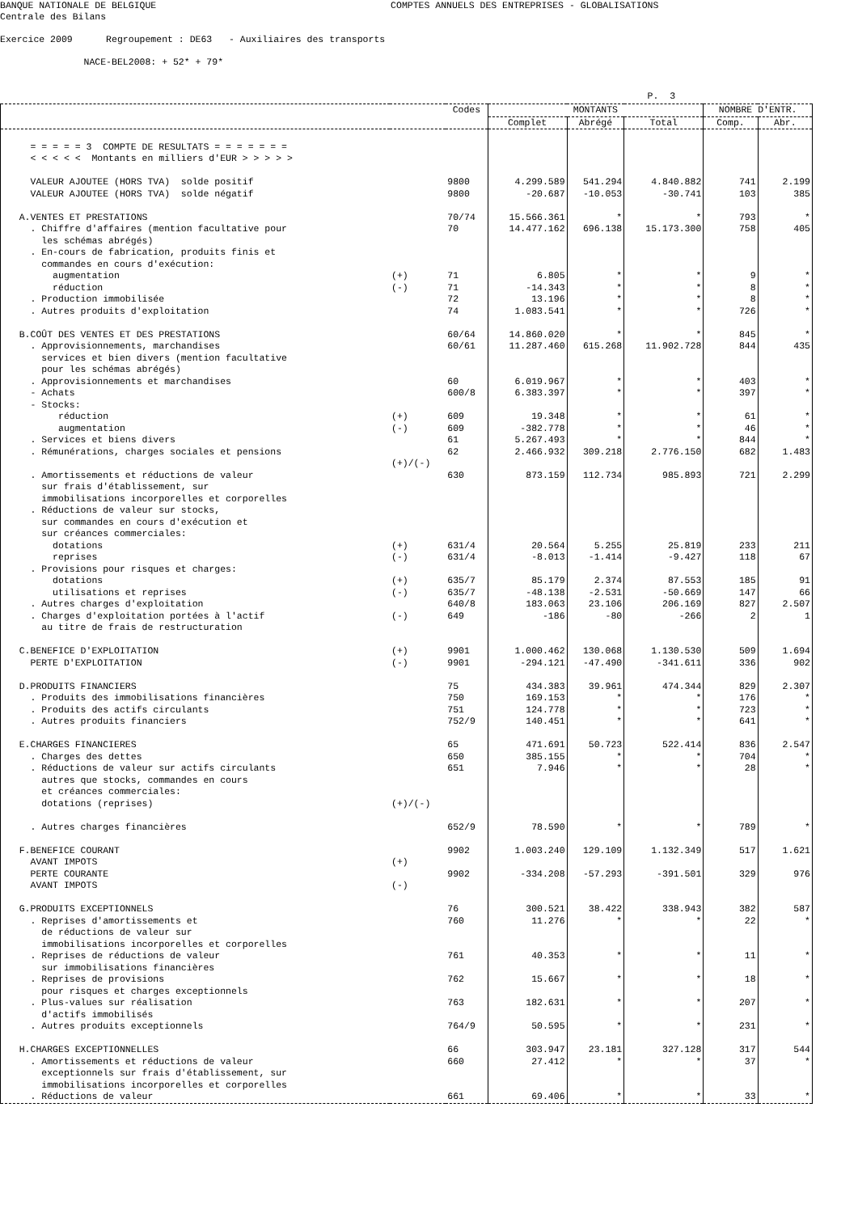BANQUE NATIONALE DE BELGIQUE COMPTES ANNUELS DES ENTREPRISES - GLOBALISATIONS Centrale des Bilans Exercice 2009 Regroupement : DE63 - Auxiliaires des transports NACE-BEL2008: + 52* + 79* P. 3
| | | Codes | MONTANTS | | | NOMBRE D'ENTR. | |
| --- | --- | --- | --- | --- | --- | --- | --- |
| | | | Complet | Abrégé | Total | Comp. | Abr. |
| = = = = = 3 COMPTE DE RESULTATS = = = = = = = < < < < < Montants en milliers d'EUR > > > > > | | | | | | | |
| VALEUR AJOUTEE (HORS TVA) solde positif | | 9800 | 4.299.589 | 541.294 | 4.840.882 | 741 | 2.199 |
| VALEUR AJOUTEE (HORS TVA) solde négatif | | 9800 | -20.687 | -10.053 | -30.741 | 103 | 385 |
| A.VENTES ET PRESTATIONS | | 70/74 | 15.566.361 | * | * | 793 | * |
| . Chiffre d'affaires (mention facultative pour les schémas abrégés) | | 70 | 14.477.162 | 696.138 | 15.173.300 | 758 | 405 |
| . En-cours de fabrication, produits finis et commandes en cours d'exécution: | | | | | | | |
| augmentation | (+) | 71 | 6.805 | * | * | 9 | * |
| réduction | (-) | 71 | -14.343 | * | * | 8 | * |
| . Production immobilisée | | 72 | 13.196 | * | * | 8 | * |
| . Autres produits d'exploitation | | 74 | 1.083.541 | * | * | 726 | * |
| B.COÛT DES VENTES ET DES PRESTATIONS | | 60/64 | 14.860.020 | * | * | 845 | * |
| . Approvisionnements, marchandises services et bien divers (mention facultative pour les schémas abrégés) | | 60/61 | 11.287.460 | 615.268 | 11.902.728 | 844 | 435 |
| . Approvisionnements et marchandises | | 60 | 6.019.967 | * | * | 403 | * |
| - Achats | | 600/8 | 6.383.397 | * | * | 397 | * |
| - Stocks: | | | | | | | |
| réduction | (+) | 609 | 19.348 | * | * | 61 | * |
| augmentation | (-) | 609 | -382.778 | * | * | 46 | * |
| . Services et biens divers | | 61 | 5.267.493 | * | * | 844 | * |
| . Rémunérations, charges sociales et pensions | (+)/(-) | 62 | 2.466.932 | 309.218 | 2.776.150 | 682 | 1.483 |
| . Amortissements et réductions de valeur sur frais d'établissement, sur immobilisations incorporelles et corporelles | | 630 | 873.159 | 112.734 | 985.893 | 721 | 2.299 |
| . Réductions de valeur sur stocks, sur commandes en cours d'exécution et sur créances commerciales: | | | | | | | |
| dotations | (+) | 631/4 | 20.564 | 5.255 | 25.819 | 233 | 211 |
| reprises | (-) | 631/4 | -8.013 | -1.414 | -9.427 | 118 | 67 |
| . Provisions pour risques et charges: | | | | | | | |
| dotations | (+) | 635/7 | 85.179 | 2.374 | 87.553 | 185 | 91 |
| utilisations et reprises | (-) | 635/7 | -48.138 | -2.531 | -50.669 | 147 | 66 |
| . Autres charges d'exploitation | | 640/8 | 183.063 | 23.106 | 206.169 | 827 | 2.507 |
| . Charges d'exploitation portées à l'actif au titre de frais de restructuration | (-) | 649 | -186 | -80 | -266 | 2 | 1 |
| C.BENEFICE D'EXPLOITATION | (+) | 9901 | 1.000.462 | 130.068 | 1.130.530 | 509 | 1.694 |
| PERTE D'EXPLOITATION | (-) | 9901 | -294.121 | -47.490 | -341.611 | 336 | 902 |
| D.PRODUITS FINANCIERS | | 75 | 434.383 | 39.961 | 474.344 | 829 | 2.307 |
| . Produits des immobilisations financières | | 750 | 169.153 | * | * | 176 | * |
| . Produits des actifs circulants | | 751 | 124.778 | * | * | 723 | * |
| . Autres produits financiers | | 752/9 | 140.451 | * | * | 641 | * |
| E.CHARGES FINANCIERES | | 65 | 471.691 | 50.723 | 522.414 | 836 | 2.547 |
| . Charges des dettes | | 650 | 385.155 | * | * | 704 | * |
| . Réductions de valeur sur actifs circulants autres que stocks, commandes en cours et créances commerciales: dotations (reprises) | (+)/(-) | 651 | 7.946 | * | * | 28 | * |
| . Autres charges financières | | 652/9 | 78.590 | * | * | 789 | * |
| F.BENEFICE COURANT AVANT IMPOTS | (+) | 9902 | 1.003.240 | 129.109 | 1.132.349 | 517 | 1.621 |
| PERTE COURANTE AVANT IMPOTS | (-) | 9902 | -334.208 | -57.293 | -391.501 | 329 | 976 |
| G.PRODUITS EXCEPTIONNELS | | 76 | 300.521 | 38.422 | 338.943 | 382 | 587 |
| . Reprises d'amortissements et de réductions de valeur sur immobilisations incorporelles et corporelles | | 760 | 11.276 | * | * | 22 | * |
| . Reprises de réductions de valeur sur immobilisations financières | | 761 | 40.353 | * | * | 11 | * |
| . Reprises de provisions pour risques et charges exceptionnels | | 762 | 15.667 | * | * | 18 | * |
| . Plus-values sur réalisation d'actifs immobilisés | | 763 | 182.631 | * | * | 207 | * |
| . Autres produits exceptionnels | | 764/9 | 50.595 | * | * | 231 | * |
| H.CHARGES EXCEPTIONNELLES | | 66 | 303.947 | 23.181 | 327.128 | 317 | 544 |
| . Amortissements et réductions de valeur exceptionnels sur frais d'établissement, sur immobilisations incorporelles et corporelles | | 660 | 27.412 | * | * | 37 | * |
| . Réductions de valeur | | 661 | 69.406 | * | * | 33 | * |